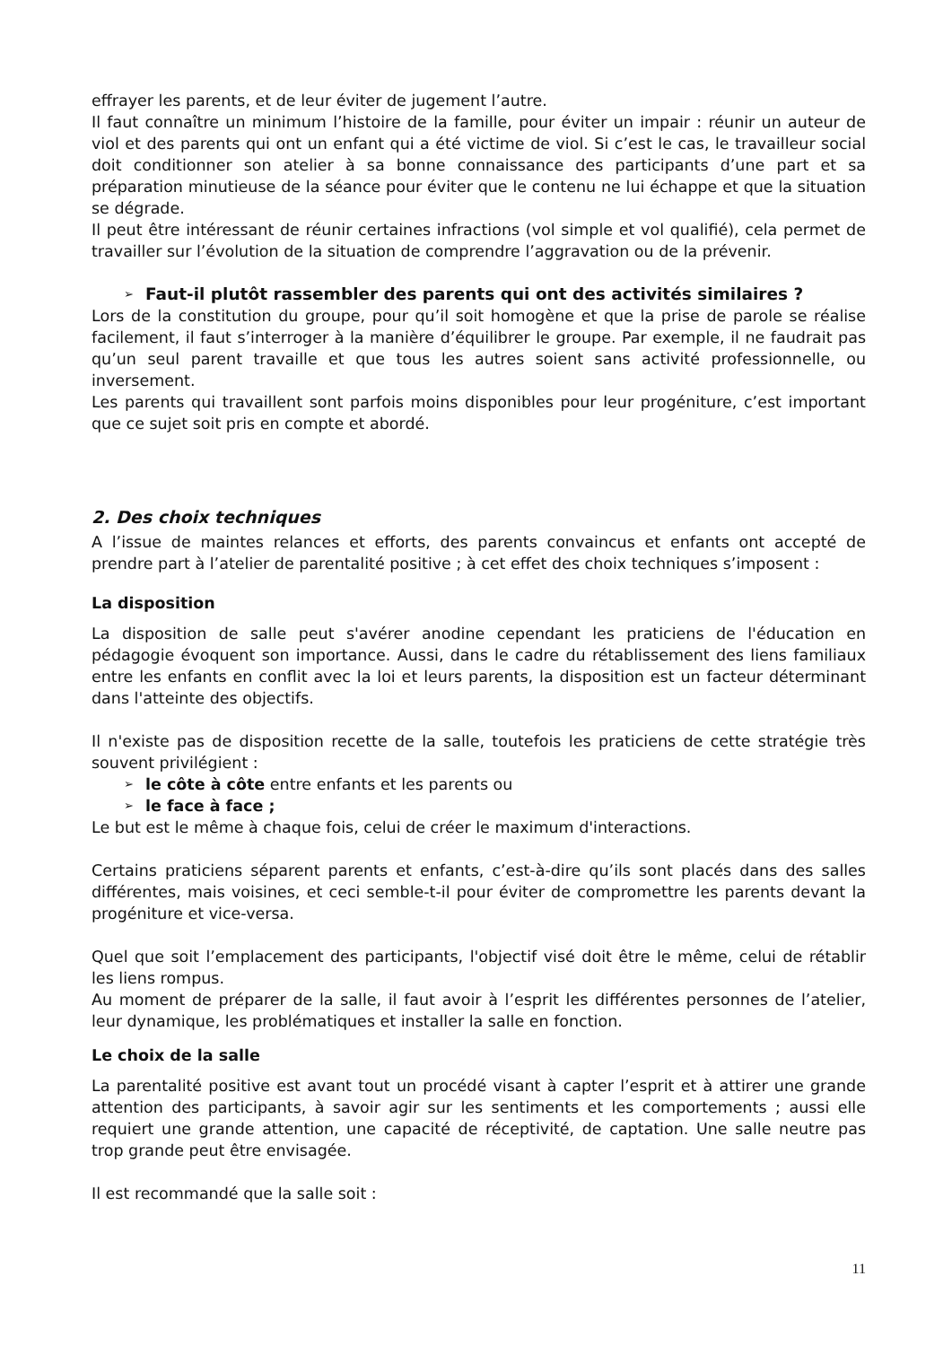effrayer les parents, et de leur éviter de jugement l’autre.
Il faut connaître un minimum l’histoire de la famille, pour éviter un impair : réunir un auteur de viol et des parents qui ont un enfant qui a été victime de viol. Si c’est le cas, le travailleur social doit conditionner son atelier à sa bonne connaissance des participants d’une part et sa préparation minutieuse de la séance pour éviter que le contenu ne lui échappe et que la situation se dégrade.
Il peut être intéressant de réunir certaines infractions (vol simple et vol qualifié), cela permet de travailler sur l’évolution de la situation de comprendre l’aggravation ou de la prévenir.
➢ Faut-il plutôt rassembler des parents qui ont des activités similaires ?
Lors de la constitution du groupe, pour qu’il soit homogène et que la prise de parole se réalise facilement, il faut s’interroger à la manière d’équilibrer le groupe. Par exemple, il ne faudrait pas qu’un seul parent travaille et que tous les autres soient sans activité professionnelle, ou inversement.
Les parents qui travaillent sont parfois moins disponibles pour leur progéniture, c’est important que ce sujet soit pris en compte et abordé.
2. Des choix techniques
A l’issue de maintes relances et efforts, des parents convaincus et enfants ont accepté de prendre part à l’atelier de parentalité positive ; à cet effet des choix techniques s’imposent :
La disposition
La disposition de salle peut s'avérer anodine cependant les praticiens de l'éducation en pédagogie évoquent son importance. Aussi, dans le cadre du rétablissement des liens familiaux entre les enfants en conflit avec la loi et leurs parents, la disposition est un facteur déterminant dans l'atteinte des objectifs.
Il n'existe pas de disposition recette de la salle, toutefois les praticiens de cette stratégie très souvent privilégient :
➢ le côte à côte entre enfants et les parents ou
➢ le face à face ;
Le but est le même à chaque fois, celui de créer le maximum d'interactions.
Certains praticiens séparent parents et enfants, c’est-à-dire qu’ils sont placés dans des salles différentes, mais voisines, et ceci semble-t-il pour éviter de compromettre les parents devant la progéniture et vice-versa.
Quel que soit l’emplacement des participants, l'objectif visé doit être le même, celui de rétablir les liens rompus.
Au moment de préparer de la salle, il faut avoir à l’esprit les différentes personnes de l’atelier, leur dynamique, les problématiques et installer la salle en fonction.
Le choix de la salle
La parentalité positive est avant tout un procédé visant à capter l’esprit et à attirer une grande attention des participants, à savoir agir sur les sentiments et les comportements ; aussi elle requiert une grande attention, une capacité de réceptivité, de captation. Une salle neutre pas trop grande peut être envisagée.
Il est recommandé que la salle soit :
11